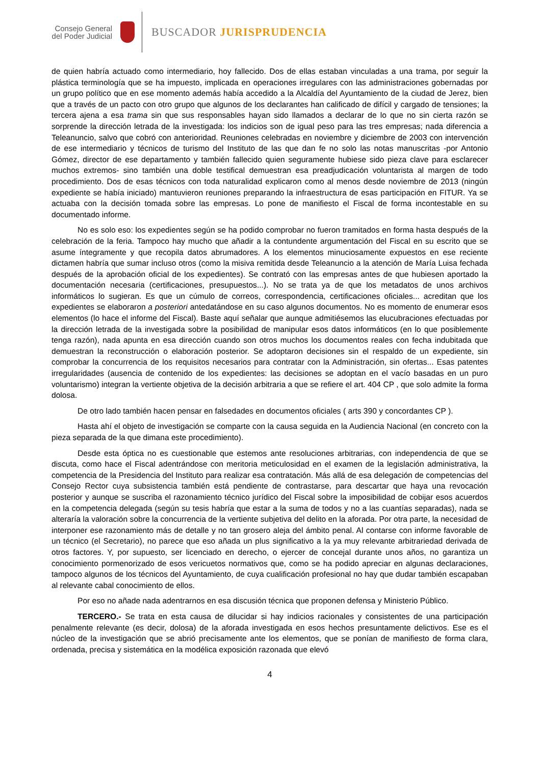Consejo General
del Poder Judicial
BUSCADOR JURISPRUDENCIA
de quien habría actuado como intermediario, hoy fallecido. Dos de ellas estaban vinculadas a una trama, por seguir la plástica terminología que se ha impuesto, implicada en operaciones irregulares con las administraciones gobernadas por un grupo político que en ese momento además había accedido a la Alcaldía del Ayuntamiento de la ciudad de Jerez, bien que a través de un pacto con otro grupo que algunos de los declarantes han calificado de difícil y cargado de tensiones; la tercera ajena a esa trama sin que sus responsables hayan sido llamados a declarar de lo que no sin cierta razón se sorprende la dirección letrada de la investigada: los indicios son de igual peso para las tres empresas; nada diferencia a Teleanuncio, salvo que cobró con anterioridad. Reuniones celebradas en noviembre y diciembre de 2003 con intervención de ese intermediario y técnicos de turismo del Instituto de las que dan fe no solo las notas manuscritas -por Antonio Gómez, director de ese departamento y también fallecido quien seguramente hubiese sido pieza clave para esclarecer muchos extremos- sino también una doble testifical demuestran esa preadjudicación voluntarista al margen de todo procedimiento. Dos de esas técnicos con toda naturalidad explicaron como al menos desde noviembre de 2013 (ningún expediente se había iniciado) mantuvieron reuniones preparando la infraestructura de esas participación en FITUR. Ya se actuaba con la decisión tomada sobre las empresas. Lo pone de manifiesto el Fiscal de forma incontestable en su documentado informe.
No es solo eso: los expedientes según se ha podido comprobar no fueron tramitados en forma hasta después de la celebración de la feria. Tampoco hay mucho que añadir a la contundente argumentación del Fiscal en su escrito que se asume íntegramente y que recopila datos abrumadores. A los elementos minuciosamente expuestos en ese reciente dictamen habría que sumar incluso otros (como la misiva remitida desde Teleanuncio a la atención de María Luisa fechada después de la aprobación oficial de los expedientes). Se contrató con las empresas antes de que hubiesen aportado la documentación necesaria (certificaciones, presupuestos...). No se trata ya de que los metadatos de unos archivos informáticos lo sugieran. Es que un cúmulo de correos, correspondencia, certificaciones oficiales... acreditan que los expedientes se elaboraron a posteriori antedatándose en su caso algunos documentos. No es momento de enumerar esos elementos (lo hace el informe del Fiscal). Baste aquí señalar que aunque admitiésemos las elucubraciones efectuadas por la dirección letrada de la investigada sobre la posibilidad de manipular esos datos informáticos (en lo que posiblemente tenga razón), nada apunta en esa dirección cuando son otros muchos los documentos reales con fecha indubitada que demuestran la reconstrucción o elaboración posterior. Se adoptaron decisiones sin el respaldo de un expediente, sin comprobar la concurrencia de los requisitos necesarios para contratar con la Administración, sin ofertas... Esas patentes irregularidades (ausencia de contenido de los expedientes: las decisiones se adoptan en el vacío basadas en un puro voluntarismo) integran la vertiente objetiva de la decisión arbitraria a que se refiere el art. 404 CP , que solo admite la forma dolosa.
De otro lado también hacen pensar en falsedades en documentos oficiales ( arts 390 y concordantes CP ).
Hasta ahí el objeto de investigación se comparte con la causa seguida en la Audiencia Nacional (en concreto con la pieza separada de la que dimana este procedimiento).
Desde esta óptica no es cuestionable que estemos ante resoluciones arbitrarias, con independencia de que se discuta, como hace el Fiscal adentrándose con meritoria meticulosidad en el examen de la legislación administrativa, la competencia de la Presidencia del Instituto para realizar esa contratación. Más allá de esa delegación de competencias del Consejo Rector cuya subsistencia también está pendiente de contrastarse, para descartar que haya una revocación posterior y aunque se suscriba el razonamiento técnico jurídico del Fiscal sobre la imposibilidad de cobijar esos acuerdos en la competencia delegada (según su tesis habría que estar a la suma de todos y no a las cuantías separadas), nada se alteraría la valoración sobre la concurrencia de la vertiente subjetiva del delito en la aforada. Por otra parte, la necesidad de interponer ese razonamiento más de detalle y no tan grosero aleja del ámbito penal. Al contarse con informe favorable de un técnico (el Secretario), no parece que eso añada un plus significativo a la ya muy relevante arbitrariedad derivada de otros factores. Y, por supuesto, ser licenciado en derecho, o ejercer de concejal durante unos años, no garantiza un conocimiento pormenorizado de esos vericuetos normativos que, como se ha podido apreciar en algunas declaraciones, tampoco algunos de los técnicos del Ayuntamiento, de cuya cualificación profesional no hay que dudar también escapaban al relevante cabal conocimiento de ellos.
Por eso no añade nada adentrarnos en esa discusión técnica que proponen defensa y Ministerio Público.
TERCERO.- Se trata en esta causa de dilucidar si hay indicios racionales y consistentes de una participación penalmente relevante (es decir, dolosa) de la aforada investigada en esos hechos presuntamente delictivos. Ese es el núcleo de la investigación que se abrió precisamente ante los elementos, que se ponían de manifiesto de forma clara, ordenada, precisa y sistemática en la modélica exposición razonada que elevó
4